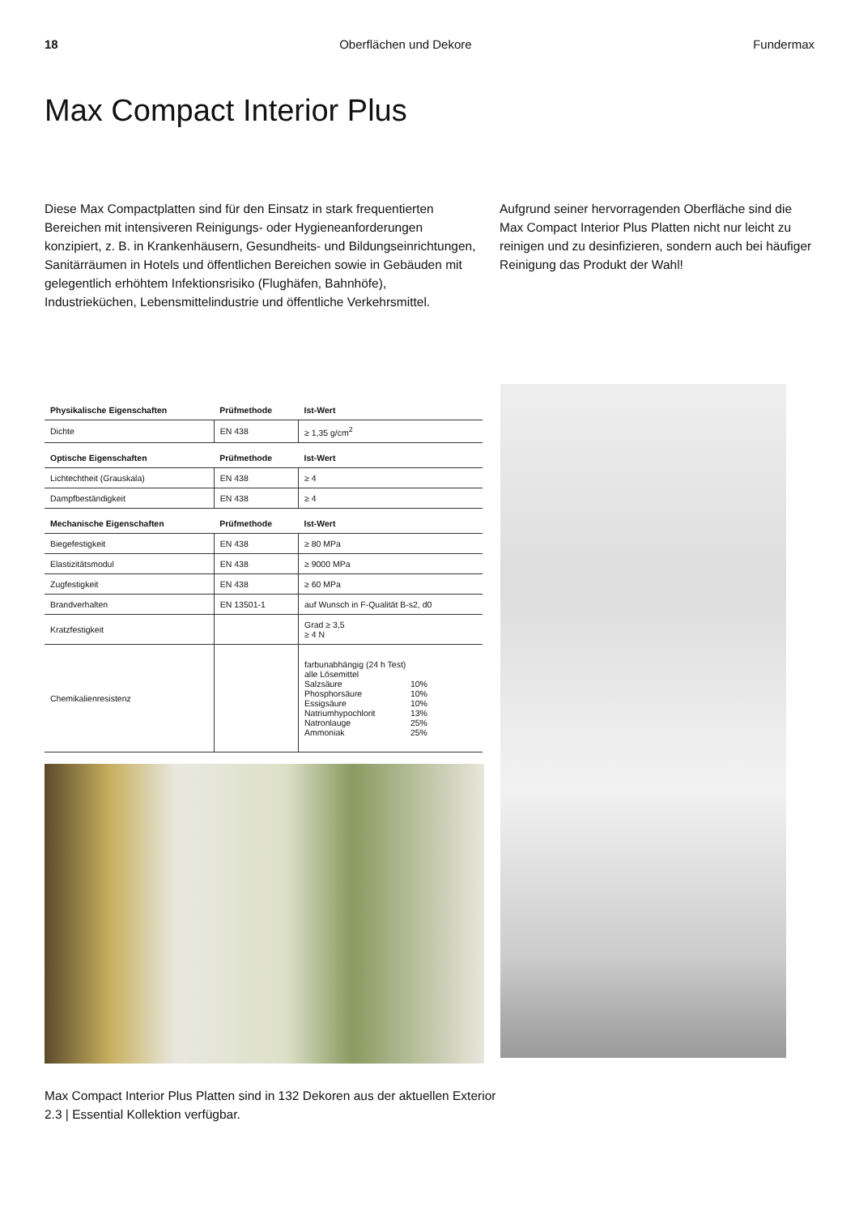18 Oberflächen und Dekore Fundermax
Max Compact Interior Plus
Diese Max Compactplatten sind für den Einsatz in stark frequentierten Bereichen mit intensiveren Reinigungs- oder Hygieneanforderungen konzipiert, z. B. in Krankenhäusern, Gesundheits- und Bildungseinrichtungen, Sanitärräumen in Hotels und öffentlichen Bereichen sowie in Gebäuden mit gelegentlich erhöhtem Infektionsrisiko (Flughäfen, Bahnhöfe), Industrieküchen, Lebensmittelindustrie und öffentliche Verkehrsmittel.
Aufgrund seiner hervorragenden Oberfläche sind die Max Compact Interior Plus Platten nicht nur leicht zu reinigen und zu desinfizieren, sondern auch bei häufiger Reinigung das Produkt der Wahl!
| Physikalische Eigenschaften | Prüfmethode | Ist-Wert |
| --- | --- | --- |
| Dichte | EN 438 | ≥ 1,35 g/cm<sup>2</sup> |
| Optische Eigenschaften | Prüfmethode | Ist-Wert |
| Lichtechtheit (Grauskala) | EN 438 | ≥ 4 |
| Dampfbeständigkeit | EN 438 | ≥ 4 |
| Mechanische Eigenschaften | Prüfmethode | Ist-Wert |
| Biegefestigkeit | EN 438 | ≥ 80 MPa |
| Elastizitätsmodul | EN 438 | ≥ 9000 MPa |
| Zugfestigkeit | EN 438 | ≥ 60 MPa |
| Brandverhalten | EN 13501-1 | auf Wunsch in F-Qualität B-s2, d0 |
| Kratzfestigkeit | | Grad ≥ 3,5 ≥ 4 N |
| Chemikalienresistenz | | farbunabhängig (24 h Test) alle Lösemittel Salzsäure 10% Phosphorsäure 10% Essigsäure 10% Natriumhypochlorit 13% Natronlauge 25% Ammoniak 25% |
Max Compact Interior Plus Platten sind in 132 Dekoren aus der aktuellen Exterior 2.3 | Essential Kollektion verfügbar.